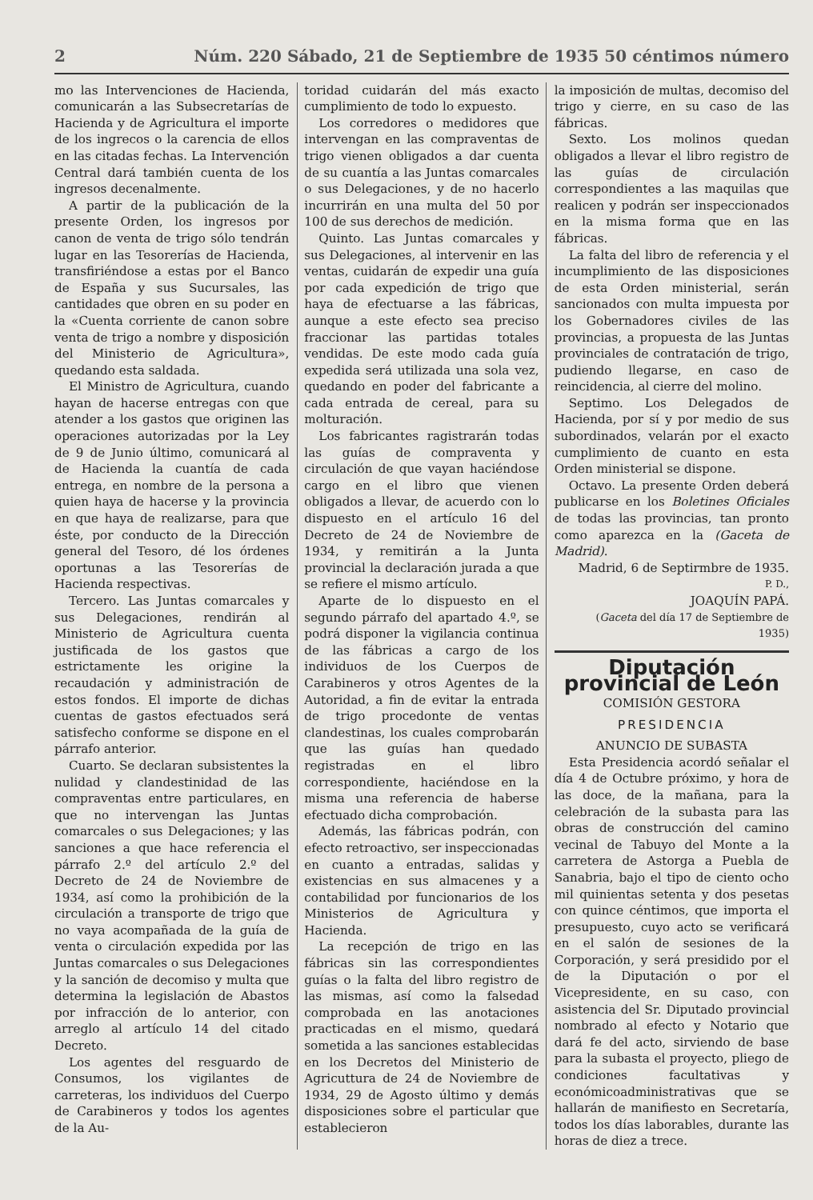2 Núm. 220 Sábado, 21 de Septiembre de 1935 50 céntimos número
mo las Intervenciones de Hacienda, comunicarán a las Subsecretarías de Hacienda y de Agricultura el importe de los ingrecos o la carencia de ellos en las citadas fechas. La Intervención Central dará también cuenta de los ingresos decenalmente.
A partir de la publicación de la presente Orden, los ingresos por canon de venta de trigo sólo tendrán lugar en las Tesorerías de Hacienda, transfiriéndose a estas por el Banco de España y sus Sucursales, las cantidades que obren en su poder en la «Cuenta corriente de canon sobre venta de trigo a nombre y disposición del Ministerio de Agricultura», quedando esta saldada.
El Ministro de Agricultura, cuando hayan de hacerse entregas con que atender a los gastos que originen las operaciones autorizadas por la Ley de 9 de Junio último, comunicará al de Hacienda la cuantía de cada entrega, en nombre de la persona a quien haya de hacerse y la provincia en que haya de realizarse, para que éste, por conducto de la Dirección general del Tesoro, dé los órdenes oportunas a las Tesorerías de Hacienda respectivas.
Tercero. Las Juntas comarcales y sus Delegaciones, rendirán al Ministerio de Agricultura cuenta justificada de los gastos que estrictamente les origine la recaudación y administración de estos fondos. El importe de dichas cuentas de gastos efectuados será satisfecho conforme se dispone en el párrafo anterior.
Cuarto. Se declaran subsistentes la nulidad y clandestinidad de las compraventas entre particulares, en que no intervengan las Juntas comarcales o sus Delegaciones; y las sanciones a que hace referencia el párrafo 2.º del artículo 2.º del Decreto de 24 de Noviembre de 1934, así como la prohibición de la circulación a transporte de trigo que no vaya acompañada de la guía de venta o circulación expedida por las Juntas comarcales o sus Delegaciones y la sanción de decomiso y multa que determina la legislación de Abastos por infracción de lo anterior, con arreglo al artículo 14 del citado Decreto.
Los agentes del resguardo de Consumos, los vigilantes de carreteras, los individuos del Cuerpo de Carabineros y todos los agentes de la Au-
toridad cuidarán del más exacto cumplimiento de todo lo expuesto.
Los corredores o medidores que intervengan en las compraventas de trigo vienen obligados a dar cuenta de su cuantía a las Juntas comarcales o sus Delegaciones, y de no hacerlo incurrirán en una multa del 50 por 100 de sus derechos de medición.
Quinto. Las Juntas comarcales y sus Delegaciones, al intervenir en las ventas, cuidarán de expedir una guía por cada expedición de trigo que haya de efectuarse a las fábricas, aunque a este efecto sea preciso fraccionar las partidas totales vendidas. De este modo cada guía expedida será utilizada una sola vez, quedando en poder del fabricante a cada entrada de cereal, para su molturación.
Los fabricantes ragistrarán todas las guías de compraventa y circulación de que vayan haciéndose cargo en el libro que vienen obligados a llevar, de acuerdo con lo dispuesto en el artículo 16 del Decreto de 24 de Noviembre de 1934, y remitirán a la Junta provincial la declaración jurada a que se refiere el mismo artículo.
Aparte de lo dispuesto en el segundo párrafo del apartado 4.º, se podrá disponer la vigilancia continua de las fábricas a cargo de los individuos de los Cuerpos de Carabineros y otros Agentes de la Autoridad, a fin de evitar la entrada de trigo procedonte de ventas clandestinas, los cuales comprobarán que las guías han quedado registradas en el libro correspondiente, haciéndose en la misma una referencia de haberse efectuado dicha comprobación.
Además, las fábricas podrán, con efecto retroactivo, ser inspeccionadas en cuanto a entradas, salidas y existencias en sus almacenes y a contabilidad por funcionarios de los Ministerios de Agricultura y Hacienda.
La recepción de trigo en las fábricas sin las correspondientes guías o la falta del libro registro de las mismas, así como la falsedad comprobada en las anotaciones practicadas en el mismo, quedará sometida a las sanciones establecidas en los Decretos del Ministerio de Agricuttura de 24 de Noviembre de 1934, 29 de Agosto último y demás disposiciones sobre el particular que establecieron
la imposición de multas, decomiso del trigo y cierre, en su caso de las fábricas.
Sexto. Los molinos quedan obligados a llevar el libro registro de las guías de circulación correspondientes a las maquilas que realicen y podrán ser inspeccionados en la misma forma que en las fábricas.
La falta del libro de referencia y el incumplimiento de las disposiciones de esta Orden ministerial, serán sancionados con multa impuesta por los Gobernadores civiles de las provincias, a propuesta de las Juntas provinciales de contratación de trigo, pudiendo llegarse, en caso de reincidencia, al cierre del molino.
Septimo. Los Delegados de Hacienda, por sí y por medio de sus subordinados, velarán por el exacto cumplimiento de cuanto en esta Orden ministerial se dispone.
Octavo. La presente Orden deberá publicarse en los Boletines Oficiales de todas las provincias, tan pronto como aparezca en la (Gaceta de Madrid).
Madrid, 6 de Septirmbre de 1935.
P. D.,
JOAQUÍN PAPÁ.
(Gaceta del día 17 de Septiembre de 1935)
Diputación provincial de León
COMISIÓN GESTORA
PRESIDENCIA
ANUNCIO DE SUBASTA
Esta Presidencia acordó señalar el día 4 de Octubre próximo, y hora de las doce, de la mañana, para la celebración de la subasta para las obras de construcción del camino vecinal de Tabuyo del Monte a la carretera de Astorga a Puebla de Sanabria, bajo el tipo de ciento ocho mil quinientas setenta y dos pesetas con quince céntimos, que importa el presupuesto, cuyo acto se verificará en el salón de sesiones de la Corporación, y será presidido por el de la Diputación o por el Vicepresidente, en su caso, con asistencia del Sr. Diputado provincial nombrado al efecto y Notario que dará fe del acto, sirviendo de base para la subasta el proyecto, pliego de condiciones facultativas y económicoadministrativas que se hallarán de manifiesto en Secretaría, todos los días laborables, durante las horas de diez a trece.